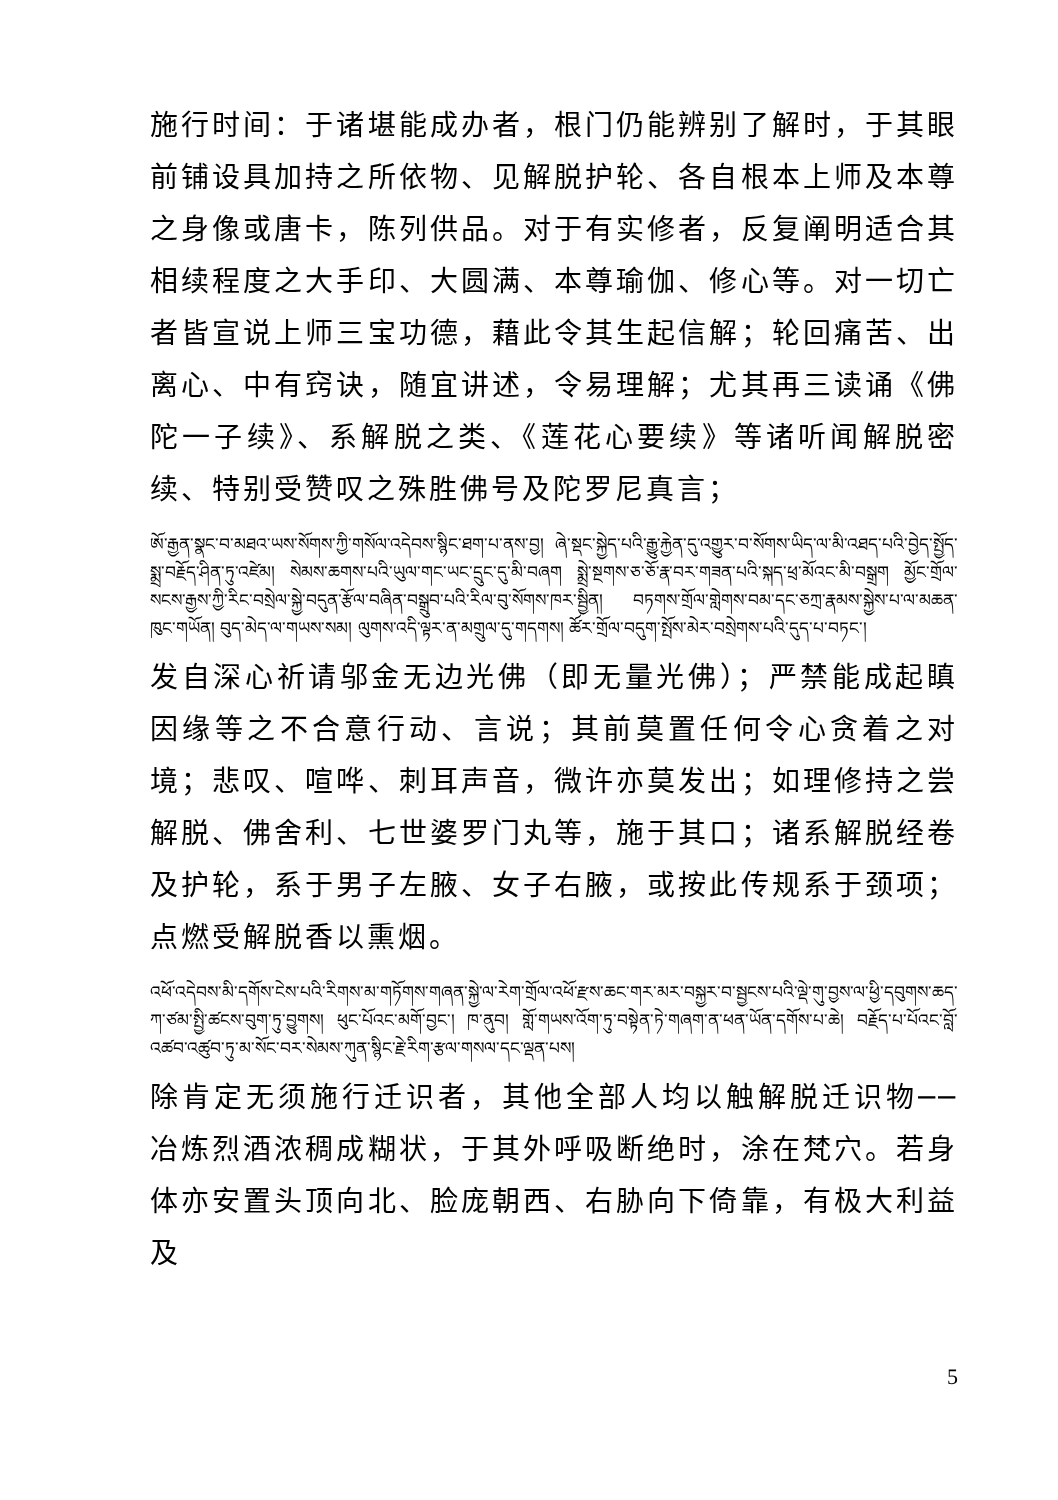施行时间：于诸堪能成办者，根门仍能辨别了解时，于其眼前铺设具加持之所依物、见解脱护轮、各自根本上师及本尊之身像或唐卡，陈列供品。对于有实修者，反复阐明适合其相续程度之大手印、大圆满、本尊瑜伽、修心等。对一切亡者皆宣说上师三宝功德，藉此令其生起信解；轮回痛苦、出离心、中有窍诀，随宜讲述，令易理解；尤其再三读诵《佛陀一子续》、系解脱之类、《莲花心要续》等诸听闻解脱密续、特别受赞叹之殊胜佛号及陀罗尼真言；
ཨོ་རྒྱན་སྣང་བ་མཐའ་ཡས་སོགས་ཀྱི་གསོལ་འདེབས་སྙིང་ཐག་པ་ནས་བྱ། ཞེ་སྡང་སྐྱེད་པའི་རྒྱུ་རྐྱེན་དུ་འགྱུར་བ་སོགས་ཡིད་ལ་མི་འཐད་པའི་བྱེད་སྤྱོད་སྨྲ་བརྗོད་ཤིན་ཏུ་འཛེམ། སེམས་ཆགས་པའི་ཡུལ་གང་ཡང་དྲུང་དུ་མི་བཞག སྨྲེ་སྔགས་ཅ་ཅོ་རྣ་བར་གཟན་པའི་སྐད་ཕྲ་མོའང་མི་བསྒྲག མྱོང་གྲོལ་སངས་རྒྱས་ཀྱི་རིང་བསྲེལ་སྐྱེ་བདུན་རྩོལ་བཞིན་བསྒྲུབ་པའི་རིལ་བུ་སོགས་ཁར་སྦྱིན། བཏགས་གྲོལ་གླེགས་བམ་དང་ཅཀྲ་རྣམས་སྐྱེས་པ་ལ་མཆན་ཁུང་གཡོན། བུད་མེད་ལ་གཡས་སམ། ལུགས་འདི་ལྟར་ན་མགྲུལ་དུ་གདགས། ཚོར་གྲོལ་བདུག་སྤོས་མེར་བསྲེགས་པའི་དུད་པ་བཏང་།
发自深心祈请邬金无边光佛（即无量光佛）；严禁能成起瞋因缘等之不合意行动、言说；其前莫置任何令心贪着之对境；悲叹、喧哗、刺耳声音，微许亦莫发出；如理修持之尝解脱、佛舍利、七世婆罗门丸等，施于其口；诸系解脱经卷及护轮，系于男子左腋、女子右腋，或按此传规系于颈项；点燃受解脱香以熏烟。
འཕོ་འདེབས་མི་དགོས་ངེས་པའི་རིགས་མ་གཏོགས་གཞན་སྐྱེ་ལ་རེག་གྲོལ་འཕོ་རྫས་ཆང་གར་མར་བསྐྱར་བ་སྦྱངས་པའི་ལྡེ་གུ་བྱས་ལ་ཕྱི་དབུགས་ཆད་ཀ་ཙམ་སྤྱི་ཚངས་བུག་ཏུ་བྱུགས། ཕུང་པོའང་མགོ་བྱང་། ཁ་ནུབ། གློ་གཡས་འོག་ཏུ་བསྟེན་ཏེ་གཞག་ན་ཕན་ཡོན་དགོས་པ་ཆེ། བརྗོད་པ་པོའང་བློ་འཚབ་འཚུབ་ཏུ་མ་སོང་བར་སེམས་ཀུན་སྙིང་རྗེ་རིག་རྩལ་གསལ་དང་ལྡན་པས།
除肯定无须施行迁识者，其他全部人均以触解脱迁识物──冶炼烈酒浓稠成糊状，于其外呼吸断绝时，涂在梵穴。若身体亦安置头顶向北、脸庞朝西、右胁向下倚靠，有极大利益及
5